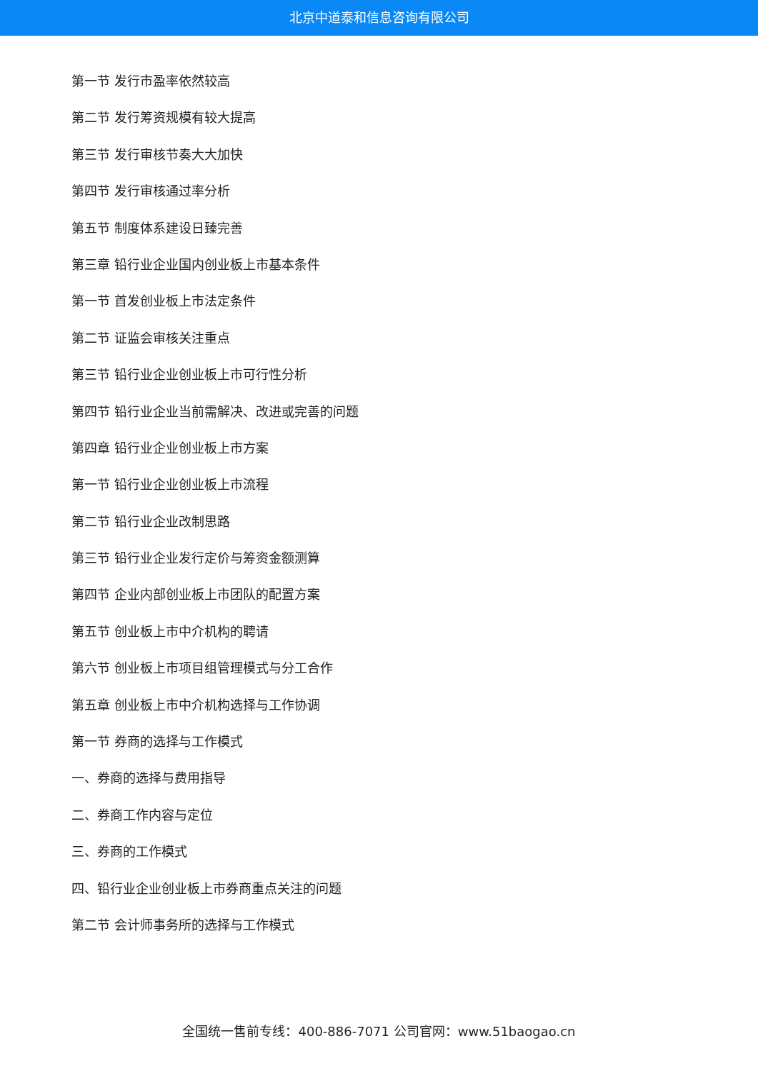北京中道泰和信息咨询有限公司
第一节 发行市盈率依然较高
第二节 发行筹资规模有较大提高
第三节 发行审核节奏大大加快
第四节 发行审核通过率分析
第五节 制度体系建设日臻完善
第三章 铅行业企业国内创业板上市基本条件
第一节 首发创业板上市法定条件
第二节 证监会审核关注重点
第三节 铅行业企业创业板上市可行性分析
第四节 铅行业企业当前需解决、改进或完善的问题
第四章 铅行业企业创业板上市方案
第一节 铅行业企业创业板上市流程
第二节 铅行业企业改制思路
第三节 铅行业企业发行定价与筹资金额测算
第四节 企业内部创业板上市团队的配置方案
第五节 创业板上市中介机构的聘请
第六节 创业板上市项目组管理模式与分工合作
第五章 创业板上市中介机构选择与工作协调
第一节 券商的选择与工作模式
一、券商的选择与费用指导
二、券商工作内容与定位
三、券商的工作模式
四、铅行业企业创业板上市券商重点关注的问题
第二节 会计师事务所的选择与工作模式
全国统一售前专线：400-886-7071 公司官网：www.51baogao.cn